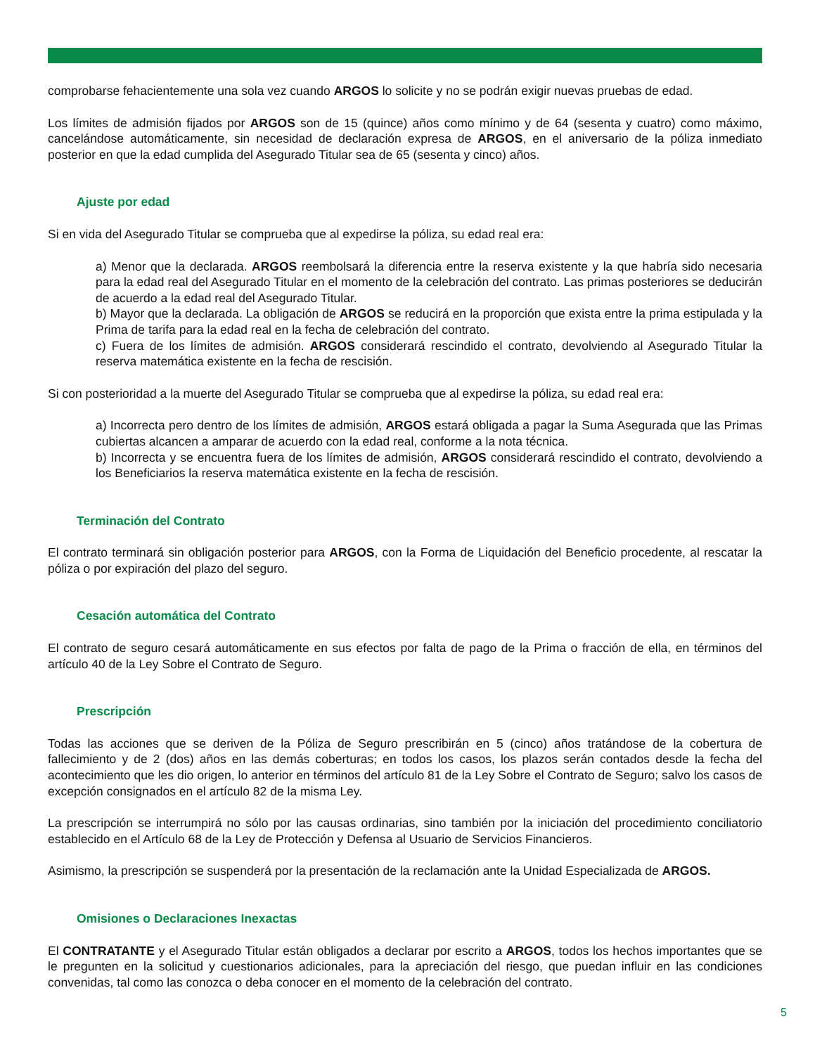comprobarse fehacientemente una sola vez cuando ARGOS lo solicite y no se podrán exigir nuevas pruebas de edad.
Los límites de admisión fijados por ARGOS son de 15 (quince) años como mínimo y de 64 (sesenta y cuatro) como máximo, cancelándose automáticamente, sin necesidad de declaración expresa de ARGOS, en el aniversario de la póliza inmediato posterior en que la edad cumplida del Asegurado Titular sea de 65 (sesenta y cinco) años.
Ajuste por edad
Si en vida del Asegurado Titular se comprueba que al expedirse la póliza, su edad real era:
a) Menor que la declarada. ARGOS reembolsará la diferencia entre la reserva existente y la que habría sido necesaria para la edad real del Asegurado Titular en el momento de la celebración del contrato. Las primas posteriores se deducirán de acuerdo a la edad real del Asegurado Titular.
b) Mayor que la declarada. La obligación de ARGOS se reducirá en la proporción que exista entre la prima estipulada y la Prima de tarifa para la edad real en la fecha de celebración del contrato.
c) Fuera de los límites de admisión. ARGOS considerará rescindido el contrato, devolviendo al Asegurado Titular la reserva matemática existente en la fecha de rescisión.
Si con posterioridad a la muerte del Asegurado Titular se comprueba que al expedirse la póliza, su edad real era:
a) Incorrecta pero dentro de los límites de admisión, ARGOS estará obligada a pagar la Suma Asegurada que las Primas cubiertas alcancen a amparar de acuerdo con la edad real, conforme a la nota técnica.
b) Incorrecta y se encuentra fuera de los límites de admisión, ARGOS considerará rescindido el contrato, devolviendo a los Beneficiarios la reserva matemática existente en la fecha de rescisión.
Terminación del Contrato
El contrato terminará sin obligación posterior para ARGOS, con la Forma de Liquidación del Beneficio procedente, al rescatar la póliza o por expiración del plazo del seguro.
Cesación automática del Contrato
El contrato de seguro cesará automáticamente en sus efectos por falta de pago de la Prima o fracción de ella, en términos del artículo 40 de la Ley Sobre el Contrato de Seguro.
Prescripción
Todas las acciones que se deriven de la Póliza de Seguro prescribirán en 5 (cinco) años tratándose de la cobertura de fallecimiento y de 2 (dos) años en las demás coberturas; en todos los casos, los plazos serán contados desde la fecha del acontecimiento que les dio origen, lo anterior en términos del artículo 81 de la Ley Sobre el Contrato de Seguro; salvo los casos de excepción consignados en el artículo 82 de la misma Ley.
La prescripción se interrumpirá no sólo por las causas ordinarias, sino también por la iniciación del procedimiento conciliatorio establecido en el Artículo 68 de la Ley de Protección y Defensa al Usuario de Servicios Financieros.
Asimismo, la prescripción se suspenderá por la presentación de la reclamación ante la Unidad Especializada de ARGOS.
Omisiones o Declaraciones Inexactas
El CONTRATANTE y el Asegurado Titular están obligados a declarar por escrito a ARGOS, todos los hechos importantes que se le pregunten en la solicitud y cuestionarios adicionales, para la apreciación del riesgo, que puedan influir en las condiciones convenidas, tal como las conozca o deba conocer en el momento de la celebración del contrato.
5